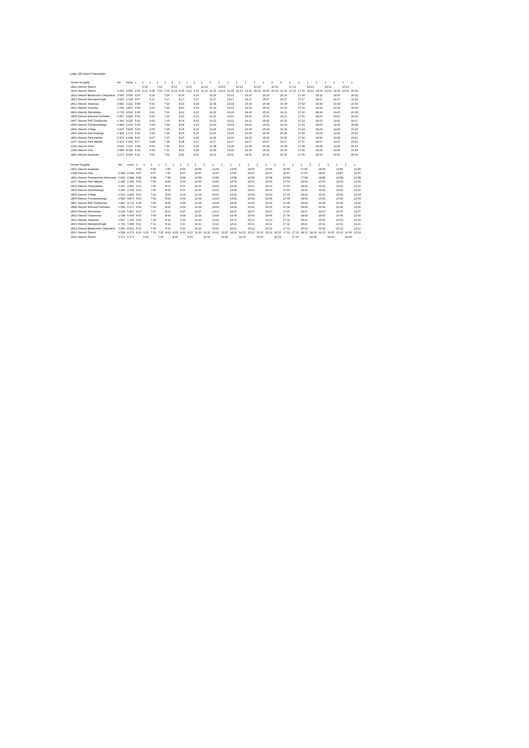Linia L20 Dzień Powszedni
| Numer brygady | km | suma | 1 | 1 | 1 | 1 | 1 | 1 | 1 | 1 | 1 | 1 | 1 | 1 | 1 | 1 | 1 | 1 | 1 | 1 | 1 | 1 | 1 | 1 | 1 | 1 | 1 | 1 | 1 |
| --- | --- | --- | --- | --- | --- | --- | --- | --- | --- | --- | --- | --- | --- | --- | --- | --- | --- | --- | --- | --- | --- | --- | --- | --- | --- | --- | --- | --- | --- |
| 2816 Otwock Świerk | | | | 6:13 | | 7:13 | | 8:13 | | 9:13 | | 11:13 | | 13:13 | | 14:13 | | 15:13 | | 16:13 | | 17:13 | | 18:13 | | 19:13 | | 20:13 | |
| 2816 Otwock Świerk | 0.050 | 0.050 | 4:55 | 6:13 | 6:15 | 7:13 | 7:15 | 8:13 | 8:15 | 9:13 | 9:15 | 11:13 | 11:15 | 13:13 | 13:15 | 14:13 | 14:15 | 15:13 | 15:15 | 16:13 | 16:15 | 17:13 | 17:15 | 18:13 | 18:15 | 19:13 | 19:15 | 20:13 | 20:30 |
| 2814 Otwock Batalionów Chłopskich | 0.599 | 0.599 | 4:56 | | 6:16 | | 7:16 | | 8:16 | | 9:16 | | 11:16 | | 13:16 | | 14:16 | | 15:16 | | 16:16 | | 17:16 | | 18:16 | | 19:16 | | 20:31 |
| 2813 Otwock Niezapominajki | 0.566 | 1.165 | 4:57 | | 6:17 | | 7:17 | | 8:17 | | 9:17 | | 11:17 | | 13:17 | | 14:17 | | 15:17 | | 16:17 | | 17:17 | | 18:17 | | 19:17 | | 20:32 |
| 2812 Otwock Stawowa | 0.846 | 2.011 | 4:58 | | 6:19 | | 7:19 | | 8:19 | | 9:18 | | 11:18 | | 13:18 | | 14:18 | | 15:18 | | 16:18 | | 17:18 | | 18:18 | | 19:18 | | 20:33 |
| 2810 Otwock Górecka | 0.796 | 2.807 | 4:59 | | 6:20 | | 7:20 | | 8:20 | | 9:19 | | 11:19 | | 13:19 | | 14:19 | | 15:19 | | 16:19 | | 17:19 | | 18:19 | | 19:19 | | 20:34 |
| 2809 Otwock Tatrzańska | 0.715 | 3.522 | 5:00 | | 6:21 | | 7:21 | | 8:21 | | 9:20 | | 11:20 | | 13:20 | | 14:20 | | 15:20 | | 16:20 | | 17:20 | | 18:20 | | 19:20 | | 20:35 |
| 2808 Otwock Kubusia Puchatka | 0.307 | 3.829 | 5:01 | | 6:22 | | 7:22 | | 8:22 | | 9:21 | | 11:21 | | 13:21 | | 14:21 | | 15:21 | | 16:21 | | 17:21 | | 18:21 | | 19:21 | | 20:36 |
| 2807 Otwock PKP Śródborów | 0.391 | 4.220 | 5:02 | | 6:23 | | 7:23 | | 8:23 | | 9:22 | | 11:22 | | 13:22 | | 14:22 | | 15:22 | | 16:22 | | 17:22 | | 18:22 | | 19:22 | | 20:37 |
| 2806 Otwock Poniatowskiego | 0.983 | 5.203 | 5:03 | | 6:24 | | 7:24 | | 8:24 | | 9:23 | | 11:23 | | 13:23 | | 14:23 | | 15:23 | | 16:23 | | 17:23 | | 18:23 | | 19:23 | | 20:38 |
| 2805 Otwock 3 Maja | 0.625 | 5.828 | 5:04 | | 6:25 | | 7:25 | | 8:25 | | 9:24 | | 11:24 | | 13:24 | | 14:24 | | 15:24 | | 16:24 | | 17:24 | | 18:24 | | 19:24 | | 20:39 |
| 2804 Otwock Dwernickiego | 0.342 | 6.170 | 5:05 | | 6:26 | | 7:26 | | 8:26 | | 9:25 | | 11:25 | | 13:25 | | 14:25 | | 15:25 | | 16:25 | | 17:25 | | 18:25 | | 19:25 | | 20:40 |
| 2803 Otwock Partyzantów | 0.479 | 6.649 | 5:06 | | 6:27 | | 7:27 | | 8:27 | | 9:26 | | 11:26 | | 13:26 | | 14:26 | | 15:26 | | 16:26 | | 17:26 | | 18:26 | | 19:26 | | 20:41 |
| 2237 Otwock Park Miejski | 0.313 | 6.962 | 5:07 | | 6:28 | | 7:28 | | 8:28 | | 9:27 | | 11:27 | | 13:27 | | 14:27 | | 15:27 | | 16:27 | | 17:27 | | 18:27 | | 19:27 | | 20:42 |
| 2239 Otwock Hoża | 0.640 | 7.602 | 5:08 | | 6:29 | | 7:29 | | 8:29 | | 9:28 | | 11:28 | | 13:28 | | 14:28 | | 15:28 | | 16:28 | | 17:28 | | 18:28 | | 19:28 | | 20:43 |
| 2358 Otwock Orla | 0.580 | 8.182 | 5:10 | | 6:31 | | 7:31 | | 8:31 | | 9:30 | | 11:30 | | 13:30 | | 14:30 | | 15:30 | | 16:30 | | 17:30 | | 18:30 | | 19:30 | | 20:45 |
| 2801 Otwock Kupiecka | 0.273 | 8.455 | 5:11 | | 6:32 | | 7:32 | | 8:32 | | 9:31 | | 11:31 | | 13:31 | | 14:31 | | 15:31 | | 16:31 | | 17:31 | | 18:31 | | 19:31 | | 20:46 |
| Numer brygady | km | suma | 1 | 1 | 1 | 1 | 1 | 1 | 1 | 1 | 1 | 1 | 1 | 1 | 1 | 1 | 1 | 1 | 1 | 1 | 1 | 1 | 1 | 1 | 1 | 1 | 1 | 1 | 1 |
| --- | --- | --- | --- | --- | --- | --- | --- | --- | --- | --- | --- | --- | --- | --- | --- | --- | --- | --- | --- | --- | --- | --- | --- | --- | --- | --- | --- | --- | --- |
| 2801 Otwock Kupiecka | | | 5:55 | | 6:55 | | 7:55 | | 8:55 | | 10:55 | | 12:55 | | 13:55 | | 14:55 | | 15:55 | | 16:55 | | 17:55 | | 18:55 | | 19:55 | | 21:55 |
| 2358 Otwock Orla | 0.558 | 0.558 | 5:57 | | 6:57 | | 7:57 | | 8:57 | | 10:57 | | 12:57 | | 13:57 | | 14:57 | | 15:57 | | 16:57 | | 17:57 | | 18:57 | | 19:57 | | 21:57 |
| 2802 Otwock Powstańców Warszawy | 0.431 | 0.989 | 5:58 | | 6:58 | | 7:58 | | 8:58 | | 10:58 | | 12:58 | | 13:58 | | 14:58 | | 15:58 | | 16:58 | | 17:58 | | 18:58 | | 19:58 | | 21:58 |
| 2237 Otwock Park Miejski | 1.045 | 2.034 | 6:00 | | 7:00 | | 8:00 | | 9:00 | | 11:00 | | 13:00 | | 14:00 | | 15:00 | | 16:00 | | 17:00 | | 18:00 | | 19:00 | | 20:00 | | 22:00 |
| 2803 Otwock Partyzantów | 0.430 | 2.464 | 6:01 | | 7:01 | | 8:01 | | 9:01 | | 11:01 | | 13:01 | | 14:01 | | 15:01 | | 16:01 | | 17:01 | | 18:01 | | 19:01 | | 20:01 | | 22:01 |
| 2804 Otwock Dwernickiego | 0.305 | 2.769 | 6:02 | | 7:02 | | 8:02 | | 9:02 | | 11:02 | | 13:02 | | 14:02 | | 15:02 | | 16:02 | | 17:02 | | 18:02 | | 19:02 | | 20:02 | | 22:02 |
| 2805 Otwock 3 Maja | 0.514 | 3.283 | 6:03 | | 7:03 | | 8:03 | | 9:03 | | 11:03 | | 13:03 | | 14:03 | | 15:03 | | 16:03 | | 17:03 | | 18:03 | | 19:03 | | 20:03 | | 22:03 |
| 2806 Otwock Poniatowskiego | 0.590 | 3.873 | 6:04 | | 7:04 | | 8:04 | | 9:04 | | 11:04 | | 13:04 | | 14:04 | | 15:04 | | 16:04 | | 17:04 | | 18:04 | | 19:04 | | 20:04 | | 22:04 |
| 2807 Otwock PKP Śródborów | 0.840 | 4.713 | 6:05 | | 7:05 | | 8:05 | | 9:05 | | 11:05 | | 13:05 | | 14:05 | | 15:05 | | 16:05 | | 17:05 | | 18:05 | | 19:05 | | 20:05 | | 22:05 |
| 2808 Otwock Kubusia Puchatka | 0.558 | 5.271 | 6:06 | | 7:06 | | 8:06 | | 9:06 | | 11:06 | | 13:06 | | 14:06 | | 15:06 | | 16:06 | | 17:06 | | 18:06 | | 19:06 | | 20:06 | | 22:06 |
| 2809 Otwock Tatrzańska | 0.296 | 5.567 | 6:07 | | 7:07 | | 8:07 | | 9:07 | | 11:07 | | 13:07 | | 14:07 | | 15:07 | | 16:07 | | 17:07 | | 18:07 | | 19:07 | | 20:07 | | 22:07 |
| 2811 Otwock Tulipanowa | 1.038 | 6.605 | 6:09 | | 7:09 | | 8:09 | | 9:09 | | 11:09 | | 13:09 | | 14:09 | | 15:09 | | 16:09 | | 17:09 | | 18:09 | | 19:09 | | 20:09 | | 22:09 |
| 2812 Otwock Stawowa | 0.557 | 7.162 | 6:10 | | 7:10 | | 8:10 | | 9:10 | | 11:10 | | 13:10 | | 14:10 | | 15:10 | | 16:10 | | 17:10 | | 18:10 | | 19:10 | | 20:10 | | 22:10 |
| 2813 Otwock Niezapominajki | 0.736 | 7.898 | 6:11 | | 7:11 | | 8:11 | | 9:11 | | 11:11 | | 13:11 | | 14:11 | | 15:11 | | 16:11 | | 17:11 | | 18:11 | | 19:11 | | 20:11 | | 22:11 |
| 2814 Otwock Batalionów Chłopskich | 0.604 | 8.502 | 6:12 | | 7:12 | | 8:12 | | 9:12 | | 11:12 | | 13:12 | | 14:12 | | 15:12 | | 16:12 | | 17:12 | | 18:12 | | 19:12 | | 20:12 | | 22:12 |
| 2816 Otwock Świerk | 0.568 | 9.070 | 6:13 | 6:15 | 7:13 | 7:15 | 8:13 | 8:15 | 9:13 | 9:15 | 11:13 | 11:15 | 13:13 | 13:15 | 14:13 | 14:15 | 15:13 | 15:15 | 16:13 | 16:15 | 17:13 | 17:15 | 18:13 | 18:15 | 19:13 | 19:15 | 20:13 | 20:30 | 22:13 |
| 2816 Otwock Świerk | 0.171 | 0.171 | | 6:15 | | 7:15 | | 8:15 | | 9:15 | | 11:15 | | 13:15 | | 14:15 | | 15:15 | | 16:15 | | 17:15 | | 18:15 | | 19:15 | | 20:30 | |